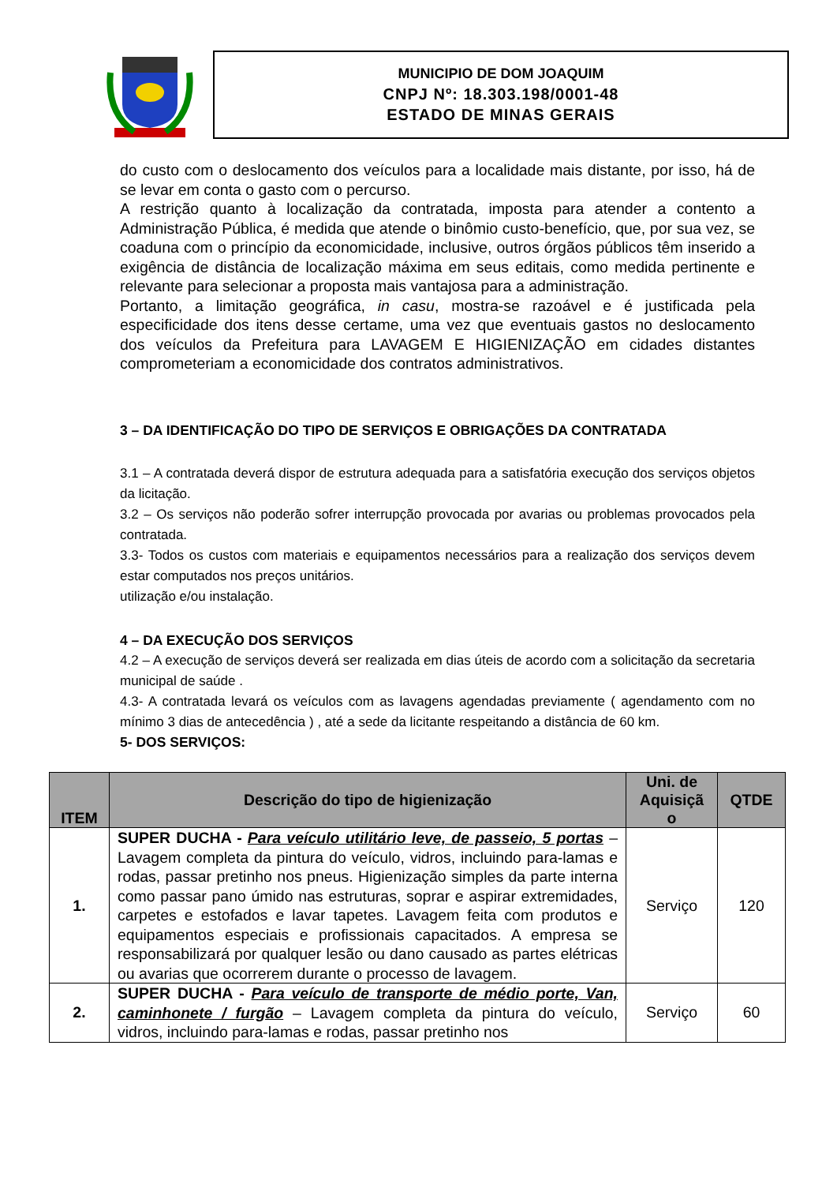MUNICIPIO DE DOM JOAQUIM
CNPJ Nº: 18.303.198/0001-48
ESTADO DE MINAS GERAIS
do custo com o deslocamento dos veículos para a localidade mais distante, por isso, há de se levar em conta o gasto com o percurso.
A restrição quanto à localização da contratada, imposta para atender a contento a Administração Pública, é medida que atende o binômio custo-benefício, que, por sua vez, se coaduna com o princípio da economicidade, inclusive, outros órgãos públicos têm inserido a exigência de distância de localização máxima em seus editais, como medida pertinente e relevante para selecionar a proposta mais vantajosa para a administração.
Portanto, a limitação geográfica, in casu, mostra-se razoável e é justificada pela especificidade dos itens desse certame, uma vez que eventuais gastos no deslocamento dos veículos da Prefeitura para LAVAGEM E HIGIENIZAÇÃO em cidades distantes comprometeriam a economicidade dos contratos administrativos.
3 – DA IDENTIFICAÇÃO DO TIPO DE SERVIÇOS E OBRIGAÇÕES DA CONTRATADA
3.1 – A contratada deverá dispor de estrutura adequada para a satisfatória execução dos serviços objetos da licitação.
3.2 – Os serviços não poderão sofrer interrupção provocada por avarias ou problemas provocados pela contratada.
3.3- Todos os custos com materiais e equipamentos necessários para a realização dos serviços devem estar computados nos preços unitários.
utilização e/ou instalação.
4 – DA EXECUÇÃO DOS SERVIÇOS
4.2 – A execução de serviços deverá ser realizada em dias úteis de acordo com a solicitação da secretaria municipal de saúde .
4.3- A contratada levará os veículos com as lavagens agendadas previamente ( agendamento com no mínimo 3 dias de antecedência ) , até a sede da licitante respeitando a distância de 60 km.
5- DOS SERVIÇOS:
| ITEM | Descrição do tipo de higienização | Uni. de Aquisiçã o | QTDE |
| --- | --- | --- | --- |
| 1. | SUPER DUCHA - Para veículo utilitário leve, de passeio, 5 portas – Lavagem completa da pintura do veículo, vidros, incluindo para-lamas e rodas, passar pretinho nos pneus. Higienização simples da parte interna como passar pano úmido nas estruturas, soprar e aspirar extremidades, carpetes e estofados e lavar tapetes. Lavagem feita com produtos e equipamentos especiais e profissionais capacitados. A empresa se responsabilizará por qualquer lesão ou dano causado as partes elétricas ou avarias que ocorrerem durante o processo de lavagem. | Serviço | 120 |
| 2. | SUPER DUCHA - Para veículo de transporte de médio porte, Van, caminhonete / furgão – Lavagem completa da pintura do veículo, vidros, incluindo para-lamas e rodas, passar pretinho nos | Serviço | 60 |